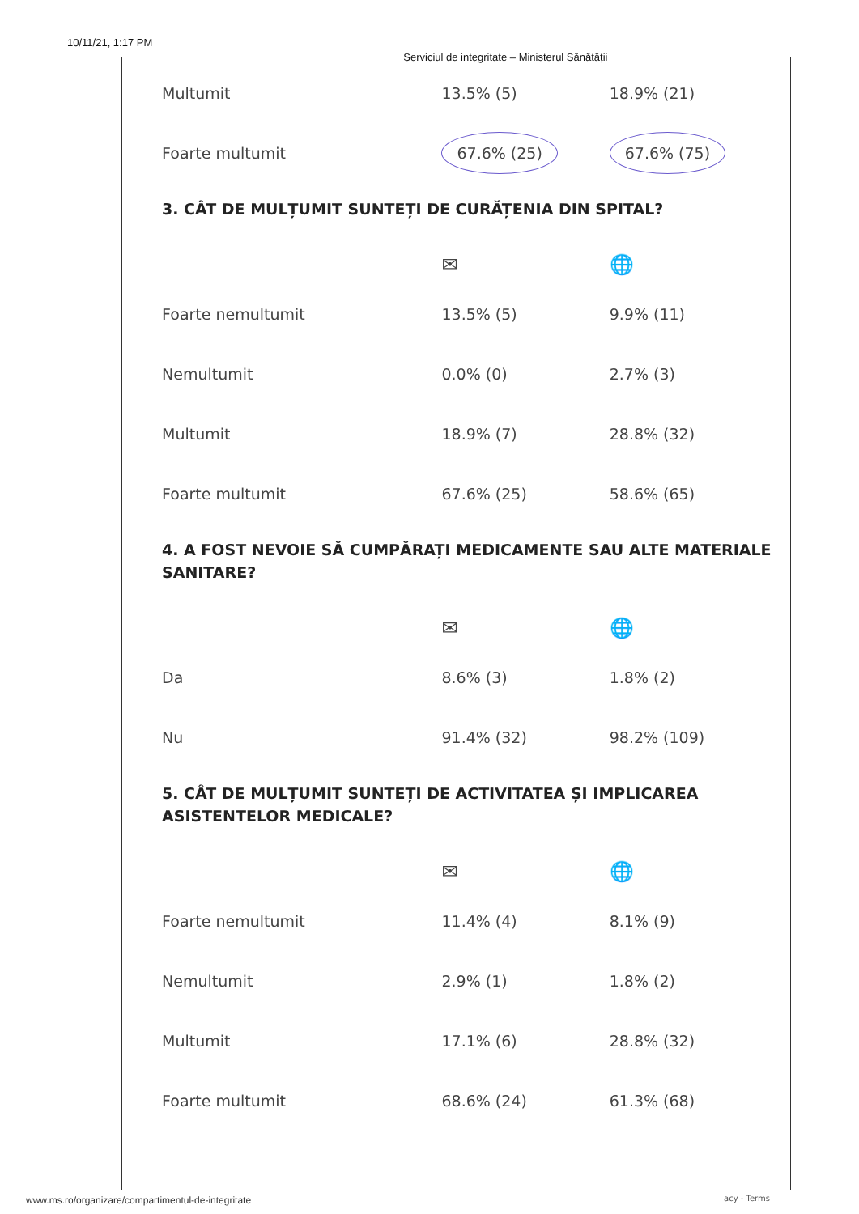10/11/21, 1:17 PM Serviciul de integritate – Ministerul Sănătății
| Multumit | 13.5% (5) | 18.9% (21) |
| Foarte multumit | 67.6% (25) | 67.6% (75) |
3. CÂT DE MULȚUMIT SUNTEȚI DE CURĂȚENIA DIN SPITAL?
| | ✉ | 🌐 |
| Foarte nemultumit | 13.5% (5) | 9.9% (11) |
| Nemultumit | 0.0% (0) | 2.7% (3) |
| Multumit | 18.9% (7) | 28.8% (32) |
| Foarte multumit | 67.6% (25) | 58.6% (65) |
4. A FOST NEVOIE SĂ CUMPĂRAȚI MEDICAMENTE SAU ALTE MATERIALE SANITARE?
| | ✉ | 🌐 |
| Da | 8.6% (3) | 1.8% (2) |
| Nu | 91.4% (32) | 98.2% (109) |
5. CÂT DE MULȚUMIT SUNTEȚI DE ACTIVITATEA ȘI IMPLICAREA ASISTENTELOR MEDICALE?
| | ✉ | 🌐 |
| Foarte nemultumit | 11.4% (4) | 8.1% (9) |
| Nemultumit | 2.9% (1) | 1.8% (2) |
| Multumit | 17.1% (6) | 28.8% (32) |
| Foarte multumit | 68.6% (24) | 61.3% (68) |
www.ms.ro/organizare/compartimentul-de-integritate
acy - Terms